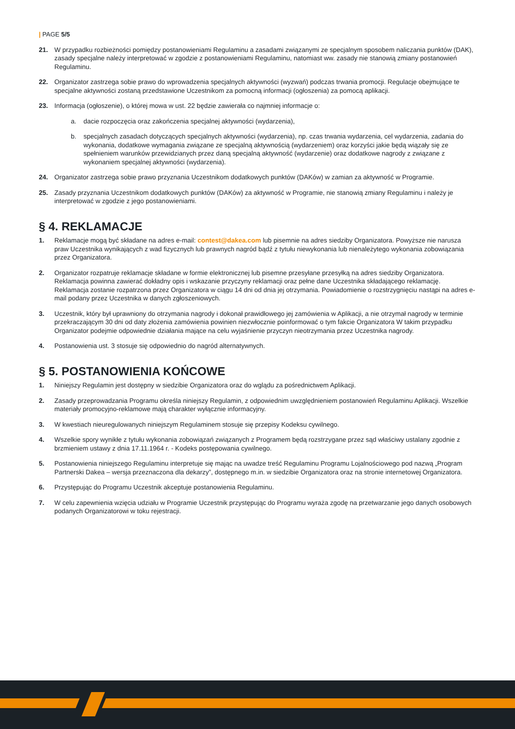| PAGE 5/5
21. W przypadku rozbieżności pomiędzy postanowieniami Regulaminu a zasadami związanymi ze specjalnym sposobem naliczania punktów (DAK), zasady specjalne należy interpretować w zgodzie z postanowieniami Regulaminu, natomiast ww. zasady nie stanowią zmiany postanowień Regulaminu.
22. Organizator zastrzega sobie prawo do wprowadzenia specjalnych aktywności (wyzwań) podczas trwania promocji. Regulacje obejmujące te specjalne aktywności zostaną przedstawione Uczestnikom za pomocną informacji (ogłoszenia) za pomocą aplikacji.
23. Informacja (ogłoszenie), o której mowa w ust. 22 będzie zawierała co najmniej informacje o:
a. dacie rozpoczęcia oraz zakończenia specjalnej aktywności (wydarzenia),
b. specjalnych zasadach dotyczących specjalnych aktywności (wydarzenia), np. czas trwania wydarzenia, cel wydarzenia, zadania do wykonania, dodatkowe wymagania związane ze specjalną aktywnością (wydarzeniem) oraz korzyści jakie będą wiązały się ze spełnieniem warunków przewidzianych przez daną specjalną aktywność (wydarzenie) oraz dodatkowe nagrody z związane z wykonaniem specjalnej aktywności (wydarzenia).
24. Organizator zastrzega sobie prawo przyznania Uczestnikom dodatkowych punktów (DAKów) w zamian za aktywność w Programie.
25. Zasady przyznania Uczestnikom dodatkowych punktów (DAKów) za aktywność w Programie, nie stanowią zmiany Regulaminu i należy je interpretować w zgodzie z jego postanowieniami.
§ 4. REKLAMACJE
1. Reklamacje mogą być składane na adres e-mail: contest@dakea.com lub pisemnie na adres siedziby Organizatora. Powyższe nie narusza praw Uczestnika wynikających z wad fizycznych lub prawnych nagród bądź z tytułu niewykonania lub nienależytego wykonania zobowiązania przez Organizatora.
2. Organizator rozpatruje reklamacje składane w formie elektronicznej lub pisemne przesyłane przesyłką na adres siedziby Organizatora. Reklamacja powinna zawierać dokładny opis i wskazanie przyczyny reklamacji oraz pełne dane Uczestnika składającego reklamację. Reklamacja zostanie rozpatrzona przez Organizatora w ciągu 14 dni od dnia jej otrzymania. Powiadomienie o rozstrzygnięciu nastąpi na adres e-mail podany przez Uczestnika w danych zgłoszeniowych.
3. Uczestnik, który był uprawniony do otrzymania nagrody i dokonał prawidłowego jej zamówienia w Aplikacji, a nie otrzymał nagrody w terminie przekraczającym 30 dni od daty złożenia zamówienia powinien niezwłocznie poinformować o tym fakcie Organizatora W takim przypadku Organizator podejmie odpowiednie działania mające na celu wyjaśnienie przyczyn nieotrzymania przez Uczestnika nagrody.
4. Postanowienia ust. 3 stosuje się odpowiednio do nagród alternatywnych.
§ 5. POSTANOWIENIA KOŃCOWE
1. Niniejszy Regulamin jest dostępny w siedzibie Organizatora oraz do wglądu za pośrednictwem Aplikacji.
2. Zasady przeprowadzania Programu określa niniejszy Regulamin, z odpowiednim uwzględnieniem postanowień Regulaminu Aplikacji. Wszelkie materiały promocyjno-reklamowe mają charakter wyłącznie informacyjny.
3. W kwestiach nieuregulowanych niniejszym Regulaminem stosuje się przepisy Kodeksu cywilnego.
4. Wszelkie spory wynikłe z tytułu wykonania zobowiązań związanych z Programem będą rozstrzygane przez sąd właściwy ustalany zgodnie z brzmieniem ustawy z dnia 17.11.1964 r. - Kodeks postępowania cywilnego.
5. Postanowienia niniejszego Regulaminu interpretuje się mając na uwadze treść Regulaminu Programu Lojalnościowego pod nazwą „Program Partnerski Dakea – wersja przeznaczona dla dekarzy”, dostępnego m.in. w siedzibie Organizatora oraz na stronie internetowej Organizatora.
6. Przystępując do Programu Uczestnik akceptuje postanowienia Regulaminu.
7. W celu zapewnienia wzięcia udziału w Programie Uczestnik przystępując do Programu wyraża zgodę na przetwarzanie jego danych osobowych podanych Organizatorowi w toku rejestracji.